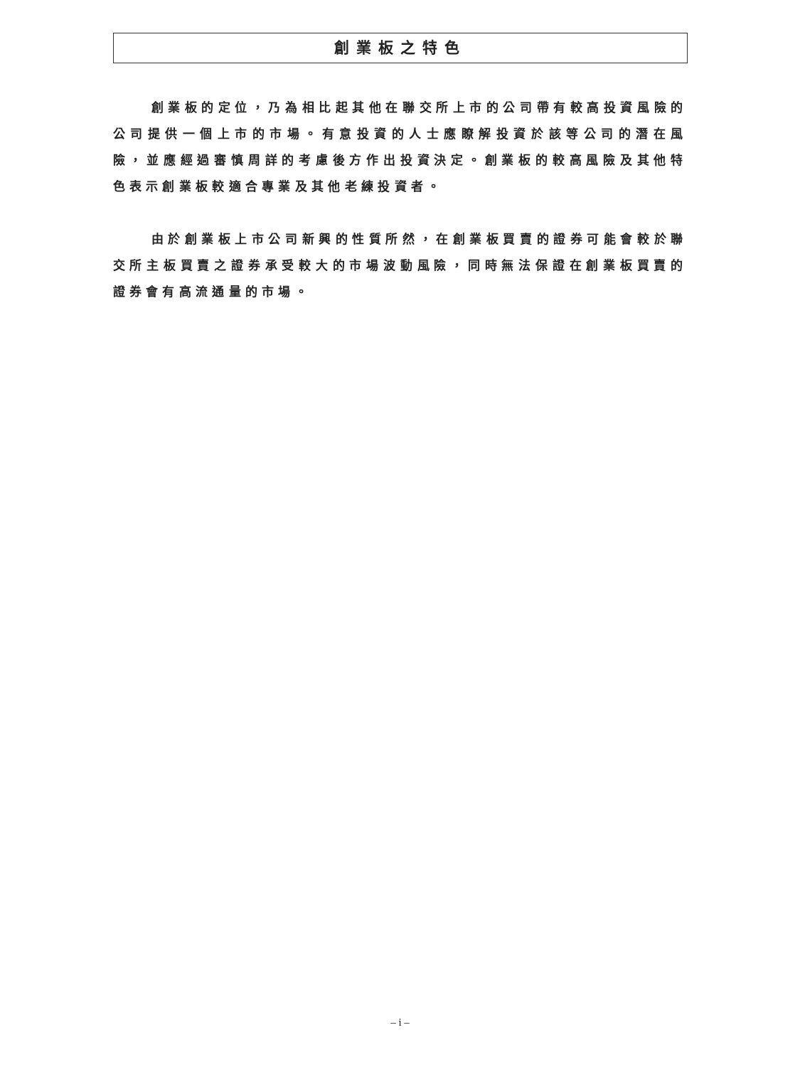創業板之特色
創業板的定位，乃為相比起其他在聯交所上市的公司帶有較高投資風險的公司提供一個上市的市場。有意投資的人士應瞭解投資於該等公司的潛在風險，並應經過審慎周詳的考慮後方作出投資決定。創業板的較高風險及其他特色表示創業板較適合專業及其他老練投資者。
由於創業板上市公司新興的性質所然，在創業板買賣的證券可能會較於聯交所主板買賣之證券承受較大的市場波動風險，同時無法保證在創業板買賣的證券會有高流通量的市場。
– i –